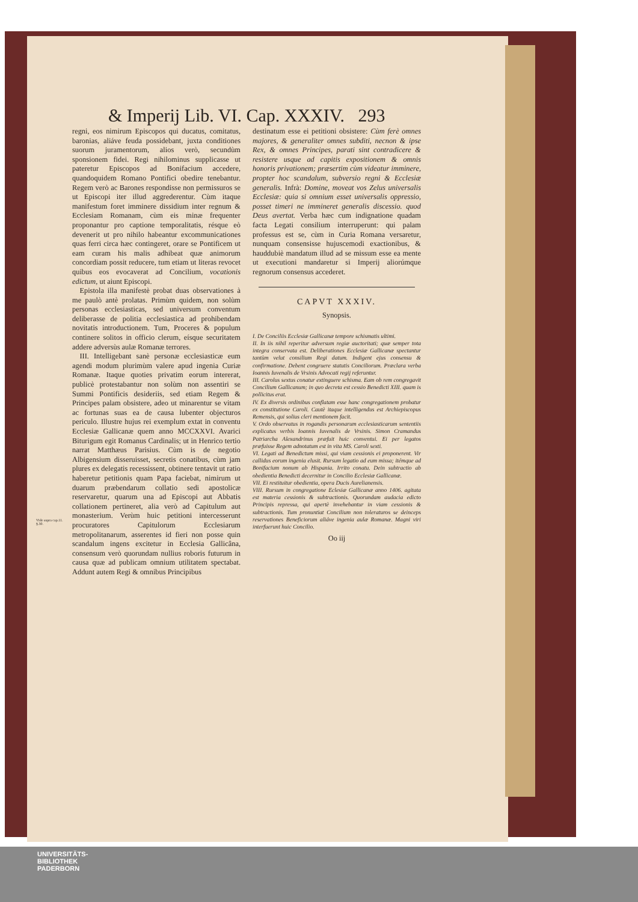Vide supra cap.11. §.30.
& Imperij Lib. VI. Cap. XXXIV. 293
regni, eos nimirum Episcopos qui ducatus, comitatus, baronias, aliáve feuda possidebant, juxta conditiones suorum juramentorum, alios verò, secundùm sponsionem fidei. Regi nihilominus supplicasse ut pateretur Episcopos ad Bonifacium accedere, quandoquidem Romano Pontifici obedire tenebantur. Regem verò ac Barones respondisse non permissuros se ut Episcopi iter illud aggrederentur. Cùm itaque manifestum foret imminere dissidium inter regnum & Ecclesiam Romanam, cùm eis minæ frequenter proponantur pro captione temporalitatis, résque eò devenerit ut pro nihilo habeantur excommunicationes quas ferri circa hæc contingeret, orare se Pontificem ut eam curam his malis adhibeat quæ animorum concordiam possit reducere, tum etiam ut literas revocet quibus eos evocaverat ad Concilium, vocationis edictum, ut aiunt Episcopi.
Epistola illa manifestè probat duas observationes à me paulò antè prolatas. Primùm quidem, non solùm personas ecclesiasticas, sed universum conventum deliberasse de politia ecclesiastica ad prohibendam novitatis introductionem. Tum, Proceres & populum continere solitos in officio clerum, eísque securitatem addere adversùs aulæ Romanæ terrores.
III. Intelligebant sanè personæ ecclesiasticæ eum agendi modum plurimùm valere apud ingenia Curiæ Romanæ. Itaque quoties privatim eorum intererat, publicè protestabantur non solùm non assentiri se Summi Pontificis desideriis, sed etiam Regem & Principes palam obsistere, adeo ut minarentur se vitam ac fortunas suas ea de causa lubenter objecturos periculo. Illustre hujus rei exemplum extat in conventu Ecclesiæ Gallicanæ quem anno MCCXXVI. Avarici Biturigum egit Romanus Cardinalis; ut in Henrico tertio narrat Matthæus Parisius. Cùm is de negotio Albigensium disseruisset, secretis conatibus, cùm jam plures ex delegatis recessissent, obtinere tentavit ut ratio haberetur petitionis quam Papa faciebat, nimirum ut duarum præbendarum collatio sedi apostolicæ reservaretur, quarum una ad Episcopi aut Abbatis collationem pertineret, alia verò ad Capitulum aut monasterium. Verùm huic petitioni intercesserunt procuratores Capitulorum Ecclesiarum metropolitanarum, asserentes id fieri non posse quin scandalum ingens excitetur in Ecclesia Gallicâna, consensum verò quorundam nullius roboris futurum in causa quæ ad publicam omnium utilitatem spectabat. Addunt autem Regi & omnibus Principibus
destinatum esse ei petitioni obsistere: Cùm ferè omnes majores, & generaliter omnes subditi, necnon & ipse Rex, & omnes Principes, parati sint contradicere & resistere usque ad capitis expositionem & omnis honoris privationem; præsertim cùm videatur imminere, propter hoc scandalum, subversio regni & Ecclesiæ generalis. Infrà: Domine, moveat vos Zelus universalis Ecclesiæ: quia si omnium esset universalis oppressio, posset timeri ne immineret generalis discessio. quod Deus avertat. Verba hæc cum indignatione quadam facta Legati consilium interruperunt: qui palam professus est se, cùm in Curia Romana versaretur, nunquam consensisse hujuscemodi exactionibus, & hauddubiè mandatum illud ad se missum esse ea mente ut executioni mandaretur si Imperij aliorúmque regnorum consensus accederet.
CAPVT XXXIV.
Synopsis.
I. De Conciliis Ecclesiæ Gallicanæ tempore schismatis ultimi.
II. In iis nihil reperitur adversum regiæ auctoritati; quæ semper tota integra conservata est. Deliberationes Ecclesiæ Gallicanæ spectantur tantùm velut consilium Regi datum. Indigent ejus consensu & confirmatione. Debent congruere statutis Conciliorum. Præclara verba Ioannis Iuvenalis de Vrsinis Advocati regij referuntur.
III. Carolus sextus conatur extinguere schisma. Eam ob rem congregavit Concilium Gallicanum; in quo decreta est cessio Benedicti XIII. quam is pollicitus erat.
IV. Ex diversis ordinibus conflatam esse hanc congregationem probatur ex constitutione Caroli. Cautè itaque intelligendus est Archiepiscopus Remensis, qui solius cleri mentionem facit.
V. Ordo observatus in rogandis personarum ecclesiasticarum sententiis explicatus verbis Ioannis Iuvenalis de Vrsinis. Simon Cramandus Patriarcha Alexandrinus præfuit huic conventui. Ei per legatos præfuisse Regem adnotatum est in vita MS. Caroli sexti.
VI. Legati ad Benedictum missi, qui viam cessionis ei proponerent. Vir callidus eorum ingenia elusit. Rursum legatio ad eum missa; itémque ad Bonifacium nonum ab Hispania. Irrito conatu. Dein subtractio ab obedientia Benedicti decernitur in Concilio Ecclesiæ Gallicanæ.
VII. Ei restituitur obedientia, opera Ducis Aurelianensis.
VIII. Rursum in congregatione Eclesiæ Gallicanæ anno 1406. agitata est materia cessionis & subtractionis. Quorundam audacia edicto Principis repressa, qui apertè invehebantur in viam cessionis & subtractionis. Tum pronuntiat Concilium non toleraturos se deinceps reservationes Beneficiorum aliáve ingenia aulæ Romanæ. Magni viri interfuerunt huic Concilio.
Oo iij
UNIVERSITÄTS-
BIBLIOTHEK
PADERBORN